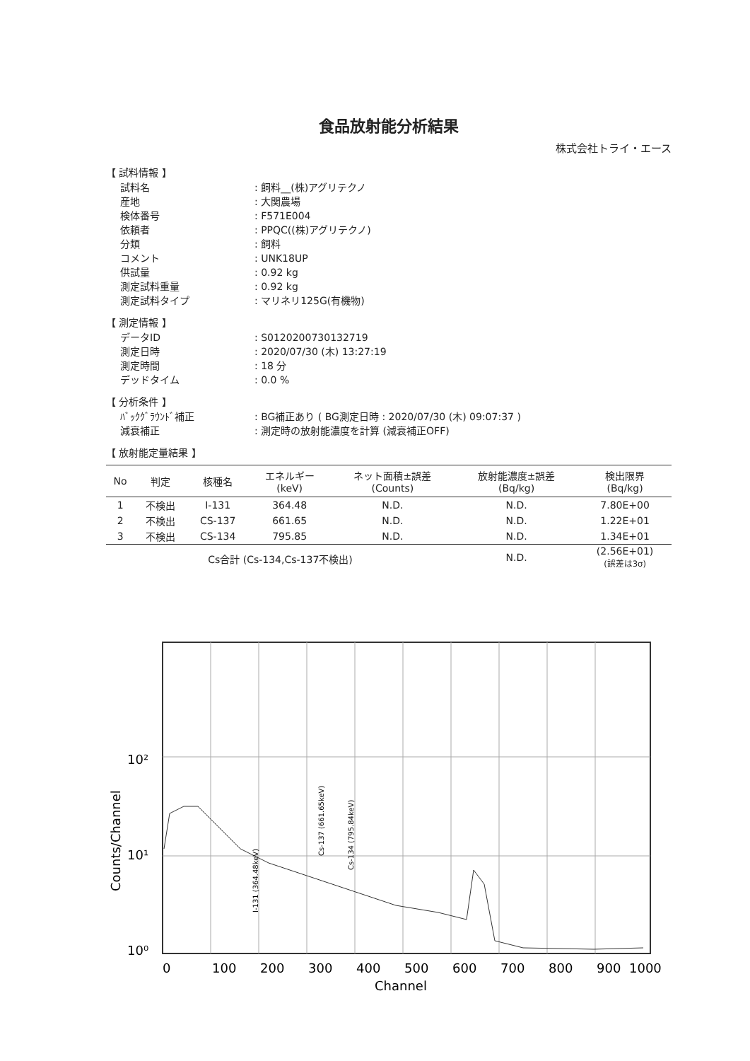食品放射能分析結果
株式会社トライ・エース
【 試料情報 】
試料名: 飼料__(株)アグリテクノ 産地: 大関農場 検体番号: F571E004 依頼者: PPQC((株)アグリテクノ) 分類: 飼料 コメント: UNK18UP 供試量: 0.92 kg 測定試料重量: 0.92 kg 測定試料タイプ: マリネリ125G(有機物)
【 測定情報 】
データID: S0120200730132719 測定日時: 2020/07/30 (木) 13:27:19 測定時間: 18 分 デッドタイム: 0.0 %
【 分析条件 】
ﾊﾞｯｸｸﾞﾗｳﾝﾄﾞ補正: BG補正あり ( BG測定日時 : 2020/07/30 (木) 09:07:37 ) 減衰補正: 測定時の放射能濃度を計算 (減衰補正OFF)
【 放射能定量結果 】
| No | 判定 | 核種名 | エネルギー (keV) | ネット面積±誤差 (Counts) | 放射能濃度±誤差 (Bq/kg) | 検出限界 (Bq/kg) |
| --- | --- | --- | --- | --- | --- | --- |
| 1 | 不検出 | I-131 | 364.48 | N.D. | N.D. | 7.80E+00 |
| 2 | 不検出 | CS-137 | 661.65 | N.D. | N.D. | 1.22E+01 |
| 3 | 不検出 | CS-134 | 795.85 | N.D. | N.D. | 1.34E+01 |
| Cs合計 (Cs-134,Cs-137不検出) | | | | | N.D. | (2.56E+01) (誤差は3σ) |
10²
10¹
10⁰
0
100
200
300
400
500
600
700
800
900
1000
Channel
Counts/Channel
I-131 (364.48keV)
Cs-137 (661.65keV)
Cs-134 (795.84keV)